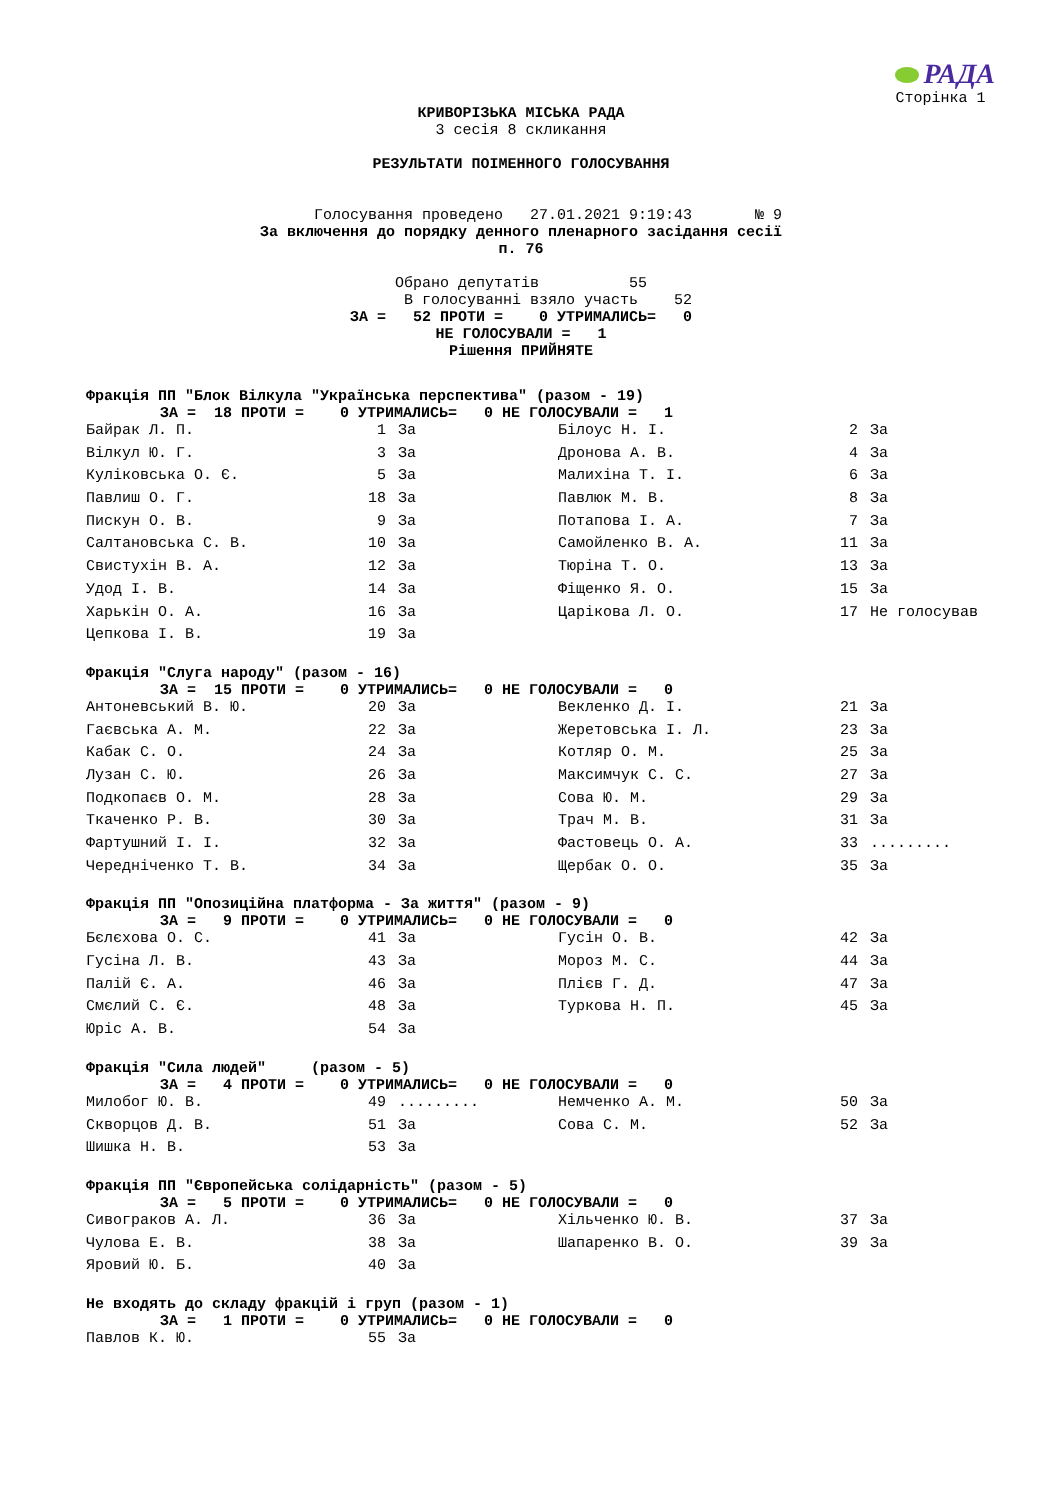РАДА
Сторінка 1
КРИВОРІЗЬКА МІСЬКА РАДА
3 сесія 8 скликання
РЕЗУЛЬТАТИ ПОІМЕННОГО ГОЛОСУВАННЯ
Голосування проведено 27.01.2021 9:19:43 № 9
За включення до порядку денного пленарного засідання сесії
п. 76
Обрано депутатів 55
В голосуванні взяло участь 52
ЗА = 52 ПРОТИ = 0 УТРИМАЛИСЬ= 0
НЕ ГОЛОСУВАЛИ = 1
Рішення ПРИЙНЯТЕ
Фракція ПП "Блок Вілкула "Українська перспектива" (разом - 19)
ЗА = 18 ПРОТИ = 0 УТРИМАЛИСЬ= 0 НЕ ГОЛОСУВАЛИ = 1
| Байрак Л. П. | 1 | За | Білоус Н. І. | 2 | За |
| Вілкул Ю. Г. | 3 | За | Дронова А. В. | 4 | За |
| Куліковська О. Є. | 5 | За | Малихіна Т. І. | 6 | За |
| Павлиш О. Г. | 18 | За | Павлюк М. В. | 8 | За |
| Пискун О. В. | 9 | За | Потапова І. А. | 7 | За |
| Салтановська С. В. | 10 | За | Самойленко В. А. | 11 | За |
| Свистухін В. А. | 12 | За | Тюріна Т. О. | 13 | За |
| Удод І. В. | 14 | За | Фіщенко Я. О. | 15 | За |
| Харькін О. А. | 16 | За | Царікова Л. О. | 17 | Не голосував |
| Цепкова І. В. | 19 | За | | | |
Фракція "Слуга народу" (разом - 16)
ЗА = 15 ПРОТИ = 0 УТРИМАЛИСЬ= 0 НЕ ГОЛОСУВАЛИ = 0
| Антоневський В. Ю. | 20 | За | Векленко Д. І. | 21 | За |
| Гаєвська А. М. | 22 | За | Жеретовська І. Л. | 23 | За |
| Кабак С. О. | 24 | За | Котляр О. М. | 25 | За |
| Лузан С. Ю. | 26 | За | Максимчук С. С. | 27 | За |
| Подкопаєв О. М. | 28 | За | Сова Ю. М. | 29 | За |
| Ткаченко Р. В. | 30 | За | Трач М. В. | 31 | За |
| Фартушний І. І. | 32 | За | Фастовець О. А. | 33 | ......... |
| Чередніченко Т. В. | 34 | За | Щербак О. О. | 35 | За |
Фракція ПП "Опозиційна платформа - За життя" (разом - 9)
ЗА = 9 ПРОТИ = 0 УТРИМАЛИСЬ= 0 НЕ ГОЛОСУВАЛИ = 0
| Бєлєхова О. С. | 41 | За | Гусін О. В. | 42 | За |
| Гусіна Л. В. | 43 | За | Мороз М. С. | 44 | За |
| Палій Є. А. | 46 | За | Плієв Г. Д. | 47 | За |
| Смєлий С. Є. | 48 | За | Туркова Н. П. | 45 | За |
| Юріс А. В. | 54 | За | | | |
Фракція "Сила людей" (разом - 5)
ЗА = 4 ПРОТИ = 0 УТРИМАЛИСЬ= 0 НЕ ГОЛОСУВАЛИ = 0
| Милобог Ю. В. | 49 | ......... | Немченко А. М. | 50 | За |
| Скворцов Д. В. | 51 | За | Сова С. М. | 52 | За |
| Шишка Н. В. | 53 | За | | | |
Фракція ПП "Європейська солідарність" (разом - 5)
ЗА = 5 ПРОТИ = 0 УТРИМАЛИСЬ= 0 НЕ ГОЛОСУВАЛИ = 0
| Сивограков А. Л. | 36 | За | Хільченко Ю. В. | 37 | За |
| Чулова Е. В. | 38 | За | Шапаренко В. О. | 39 | За |
| Яровий Ю. Б. | 40 | За | | | |
Не входять до складу фракцій і груп (разом - 1)
ЗА = 1 ПРОТИ = 0 УТРИМАЛИСЬ= 0 НЕ ГОЛОСУВАЛИ = 0
| Павлов К. Ю. | 55 | За | | | |